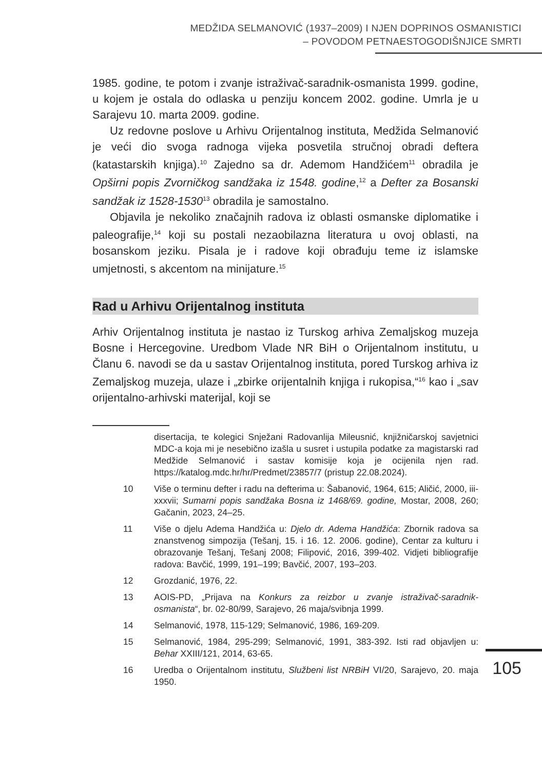MEDŽIDA SELMANOVIĆ (1937–2009) I NJEN DOPRINOS OSMANISTICI
– POVODOM PETNAESTOGODIŠNJICE SMRTI
1985. godine, te potom i zvanje istraživač-saradnik-osmanista 1999. godine, u kojem je ostala do odlaska u penziju koncem 2002. godine. Umrla je u Sarajevu 10. marta 2009. godine.
Uz redovne poslove u Arhivu Orijentalnog instituta, Medžida Selmanović je veći dio svoga radnoga vijeka posvetila stručnoj obradi deftera (katastarskih knjiga).<sup>10</sup> Zajedno sa dr. Ademom Handžićem<sup>11</sup> obradila je Opširni popis Zvorničkog sandžaka iz 1548. godine,<sup>12</sup> a Defter za Bosanski sandžak iz 1528-1530<sup>13</sup> obradila je samostalno.
Objavila je nekoliko značajnih radova iz oblasti osmanske diplomatike i paleografije,<sup>14</sup> koji su postali nezaobilazna literatura u ovoj oblasti, na bosanskom jeziku. Pisala je i radove koji obrađuju teme iz islamske umjetnosti, s akcentom na minijature.<sup>15</sup>
Rad u Arhivu Orijentalnog instituta
Arhiv Orijentalnog instituta je nastao iz Turskog arhiva Zemaljskog muzeja Bosne i Hercegovine. Uredbom Vlade NR BiH o Orijentalnom institutu, u Članu 6. navodi se da u sastav Orijentalnog instituta, pored Turskog arhiva iz Zemaljskog muzeja, ulaze i „zbirke orijentalnih knjiga i rukopisa,“<sup>16</sup> kao i „sav orijentalno-arhivski materijal, koji se
disertacija, te kolegici Snježani Radovanlija Mileusnić, knjižničarskoj savjetnici MDC-a koja mi je nesebično izašla u susret i ustupila podatke za magistarski rad Medžide Selmanović i sastav komisije koja je ocijenila njen rad. https://katalog.mdc.hr/hr/Predmet/23857/7 (pristup 22.08.2024).
10 Više o terminu defter i radu na defterima u: Šabanović, 1964, 615; Aličić, 2000, iii-xxxvii; Sumarni popis sandžaka Bosna iz 1468/69. godine, Mostar, 2008, 260; Gačanin, 2023, 24–25.
11 Više o djelu Adema Handžića u: Djelo dr. Adema Handžića: Zbornik radova sa znanstvenog simpozija (Tešanj, 15. i 16. 12. 2006. godine), Centar za kulturu i obrazovanje Tešanj, Tešanj 2008; Filipović, 2016, 399-402. Vidjeti bibliografije radova: Bavčić, 1999, 191–199; Bavčić, 2007, 193–203.
12 Grozdanić, 1976, 22.
13 AOIS-PD, „Prijava na Konkurs za reizbor u zvanje istraživač-saradnik-osmanista“, br. 02-80/99, Sarajevo, 26 maja/svibnja 1999.
14 Selmanović, 1978, 115-129; Selmanović, 1986, 169-209.
15 Selmanović, 1984, 295-299; Selmanović, 1991, 383-392. Isti rad objavljen u: Behar XXIII/121, 2014, 63-65.
16 Uredba o Orijentalnom institutu, Službeni list NRBiH VI/20, Sarajevo, 20. maja 1950.
105